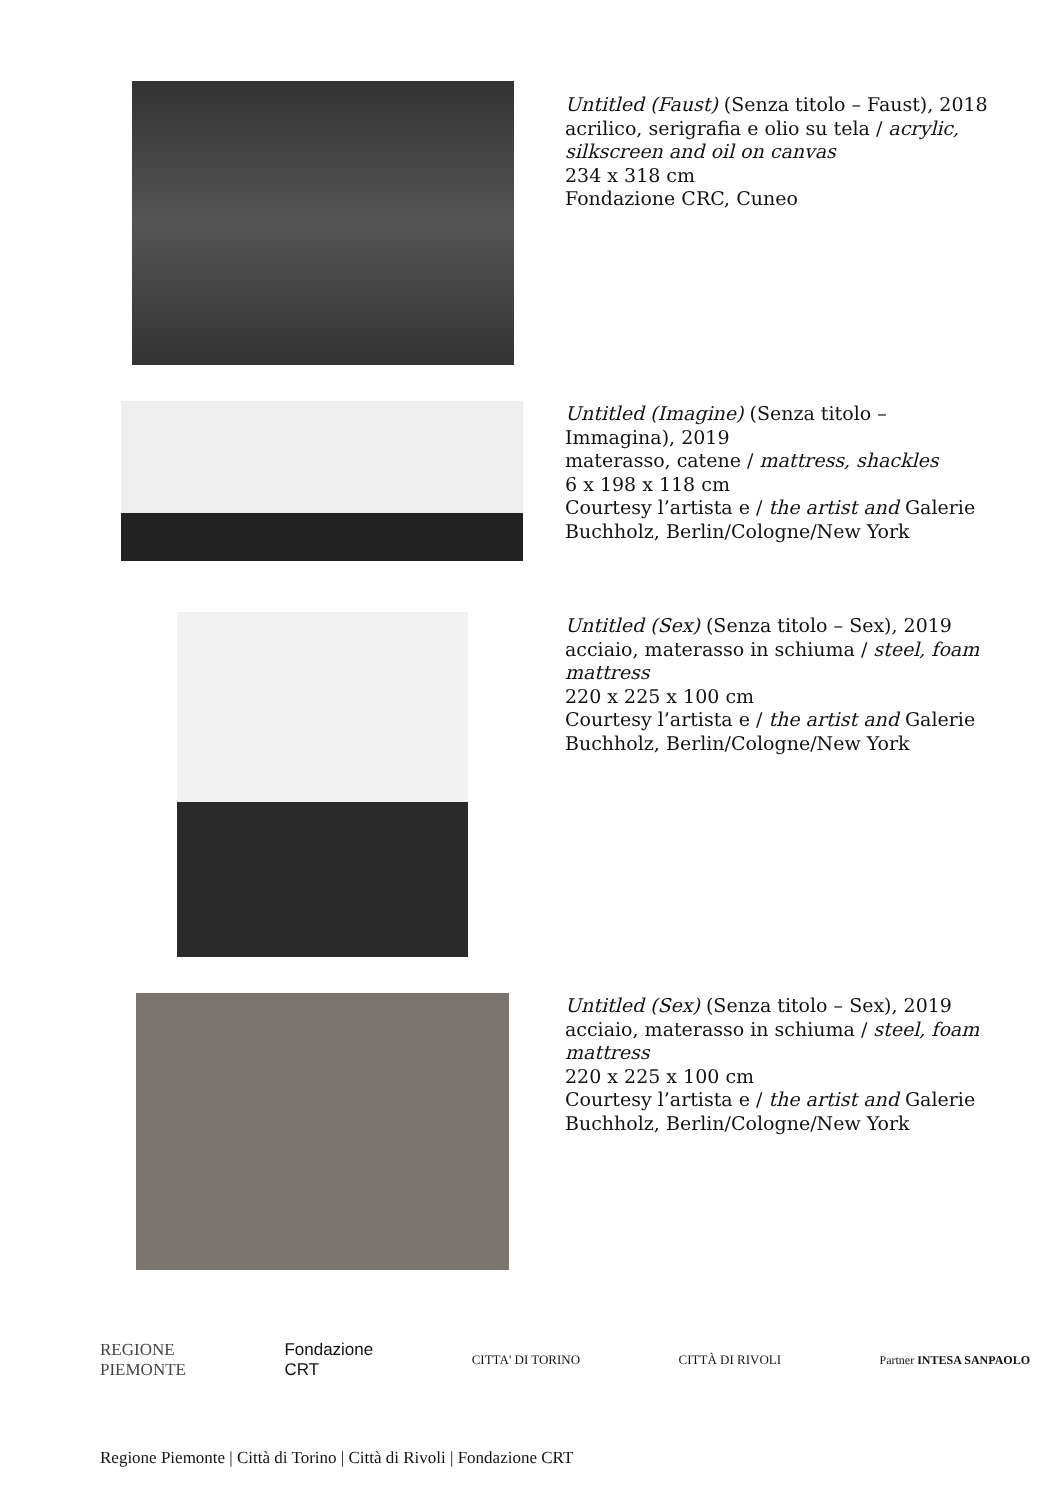Untitled (Faust) (Senza titolo – Faust), 2018
acrilico, serigrafia e olio su tela / acrylic, silkscreen and oil on canvas
234 x 318 cm
Fondazione CRC, Cuneo
Untitled (Imagine) (Senza titolo – Immagina), 2019
materasso, catene / mattress, shackles
6 x 198 x 118 cm
Courtesy l’artista e / the artist and Galerie Buchholz, Berlin/Cologne/New York
Untitled (Sex) (Senza titolo – Sex), 2019
acciaio, materasso in schiuma / steel, foam mattress
220 x 225 x 100 cm
Courtesy l’artista e / the artist and Galerie Buchholz, Berlin/Cologne/New York
Untitled (Sex) (Senza titolo – Sex), 2019
acciaio, materasso in schiuma / steel, foam mattress
220 x 225 x 100 cm
Courtesy l’artista e / the artist and Galerie Buchholz, Berlin/Cologne/New York
REGIONE
PIEMONTE Fondazione
CRT CITTA' DI TORINO CITTÀ DI RIVOLI Partner INTESA SANPAOLO
Regione Piemonte | Città di Torino | Città di Rivoli | Fondazione CRT